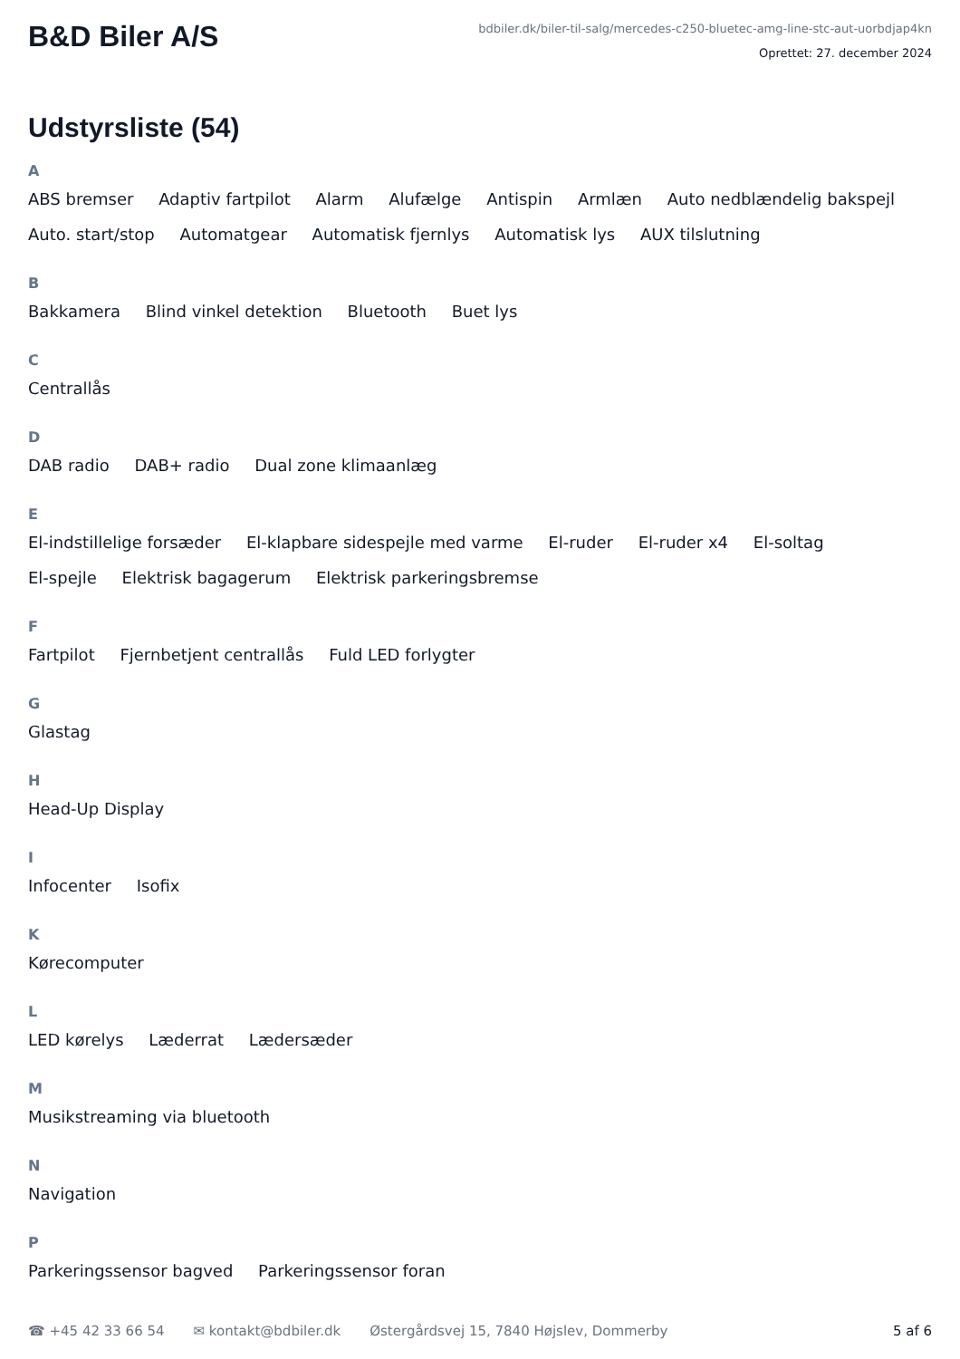B&D Biler A/S
bdbiler.dk/biler-til-salg/mercedes-c250-bluetec-amg-line-stc-aut-uorbdjap4kn
Oprettet: 27. december 2024
Udstyrsliste (54)
A
ABS bremser Adaptiv fartpilot Alarm Alufælge Antispin Armlæn Auto nedblændelig bakspejl Auto. start/stop Automatgear Automatisk fjernlys Automatisk lys AUX tilslutning
B
Bakkamera Blind vinkel detektion Bluetooth Buet lys
C
Centrallås
D
DAB radio DAB+ radio Dual zone klimaanlæg
E
El-indstillelige forsæder El-klapbare sidespejle med varme El-ruder El-ruder x4 El-soltag El-spejle Elektrisk bagagerum Elektrisk parkeringsbremse
F
Fartpilot Fjernbetjent centrallås Fuld LED forlygter
G
Glastag
H
Head-Up Display
I
Infocenter Isofix
K
Kørecomputer
L
LED kørelys Læderrat Lædersæder
M
Musikstreaming via bluetooth
N
Navigation
P
Parkeringssensor bagved Parkeringssensor foran
☎ +45 42 33 66 54 ✉ kontakt@bdbiler.dk Østergårdsvej 15, 7840 Højslev, Dommerby 5 af 6